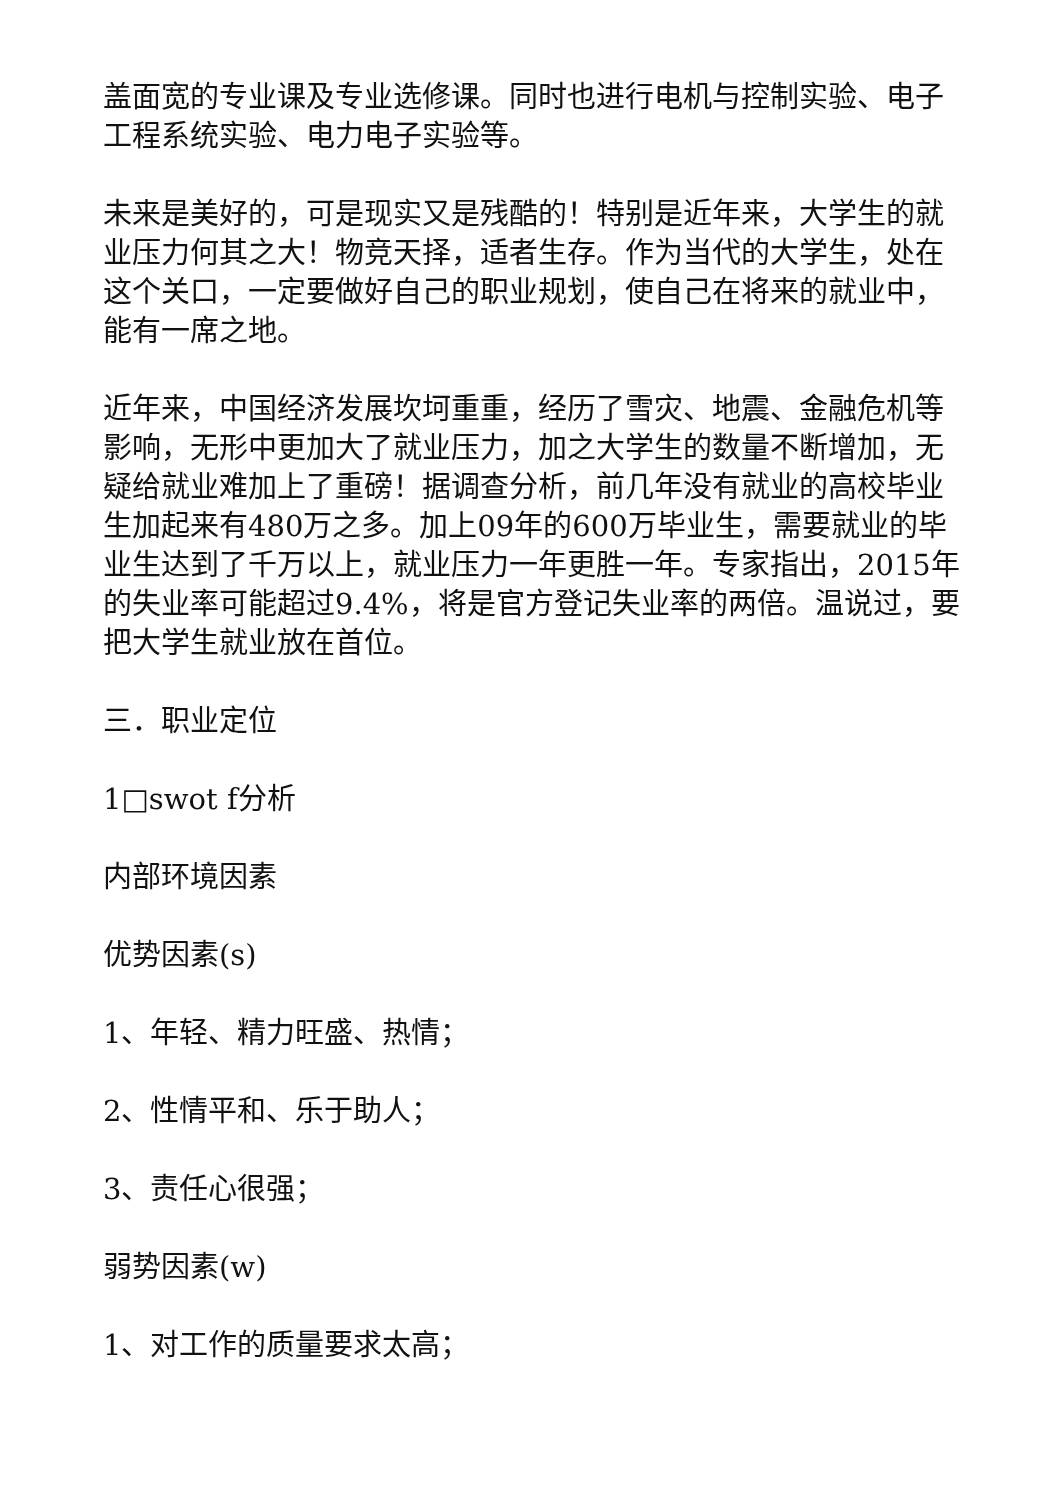盖面宽的专业课及专业选修课。同时也进行电机与控制实验、电子工程系统实验、电力电子实验等。
未来是美好的，可是现实又是残酷的！特别是近年来，大学生的就业压力何其之大！物竞天择，适者生存。作为当代的大学生，处在这个关口，一定要做好自己的职业规划，使自己在将来的就业中，能有一席之地。
近年来，中国经济发展坎坷重重，经历了雪灾、地震、金融危机等影响，无形中更加大了就业压力，加之大学生的数量不断增加，无疑给就业难加上了重磅！据调查分析，前几年没有就业的高校毕业生加起来有480万之多。加上09年的600万毕业生，需要就业的毕业生达到了千万以上，就业压力一年更胜一年。专家指出，2015年的失业率可能超过9.4%，将是官方登记失业率的两倍。温说过，要把大学生就业放在首位。
三．职业定位
1□swot f分析
内部环境因素
优势因素(s)
1、年轻、精力旺盛、热情；
2、性情平和、乐于助人；
3、责任心很强；
弱势因素(w)
1、对工作的质量要求太高；